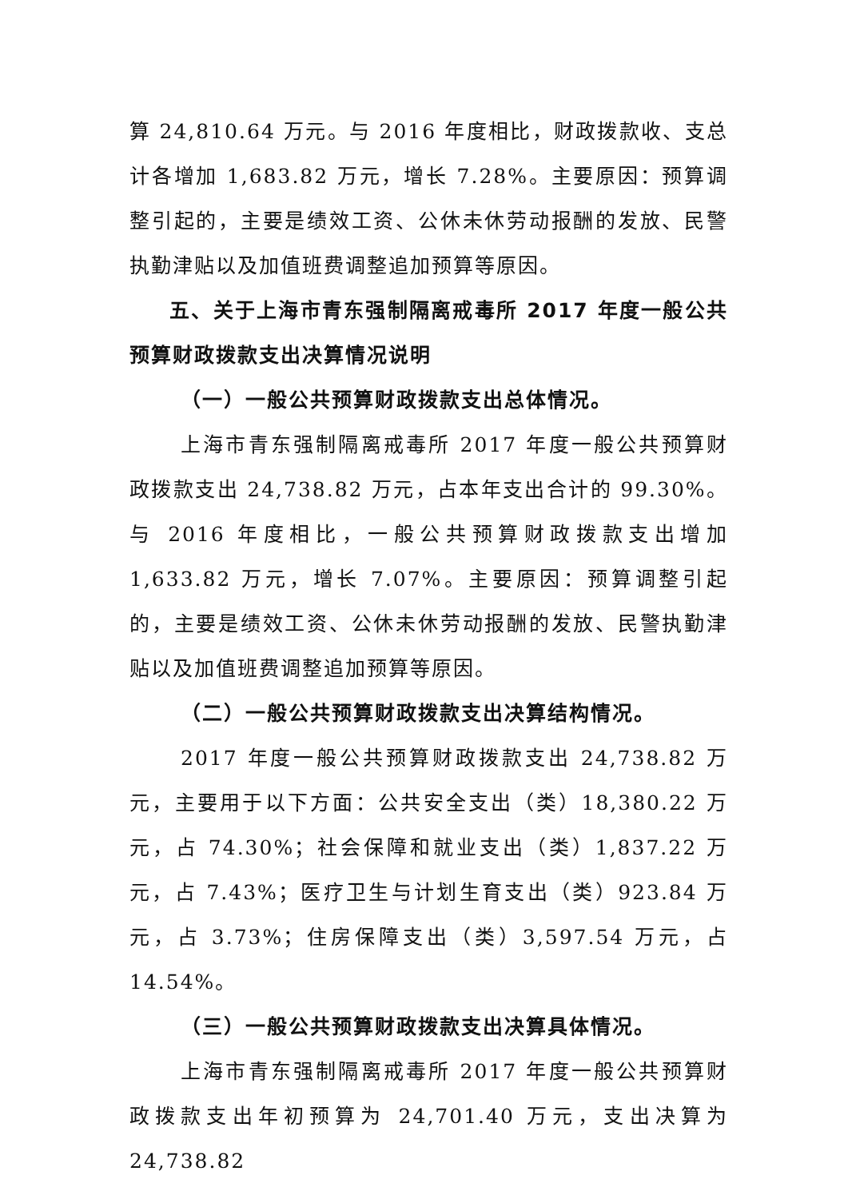算 24,810.64 万元。与 2016 年度相比，财政拨款收、支总计各增加 1,683.82 万元，增长 7.28%。主要原因：预算调整引起的，主要是绩效工资、公休未休劳动报酬的发放、民警执勤津贴以及加值班费调整追加预算等原因。
五、关于上海市青东强制隔离戒毒所 2017 年度一般公共预算财政拨款支出决算情况说明
（一）一般公共预算财政拨款支出总体情况。
上海市青东强制隔离戒毒所 2017 年度一般公共预算财政拨款支出 24,738.82 万元，占本年支出合计的 99.30%。与 2016 年度相比，一般公共预算财政拨款支出增加 1,633.82 万元，增长 7.07%。主要原因：预算调整引起的，主要是绩效工资、公休未休劳动报酬的发放、民警执勤津贴以及加值班费调整追加预算等原因。
（二）一般公共预算财政拨款支出决算结构情况。
2017 年度一般公共预算财政拨款支出 24,738.82 万元，主要用于以下方面：公共安全支出（类）18,380.22 万元，占 74.30%；社会保障和就业支出（类）1,837.22 万元，占 7.43%；医疗卫生与计划生育支出（类）923.84 万元，占 3.73%；住房保障支出（类）3,597.54 万元，占 14.54%。
（三）一般公共预算财政拨款支出决算具体情况。
上海市青东强制隔离戒毒所 2017 年度一般公共预算财政拨款支出年初预算为 24,701.40 万元，支出决算为 24,738.82